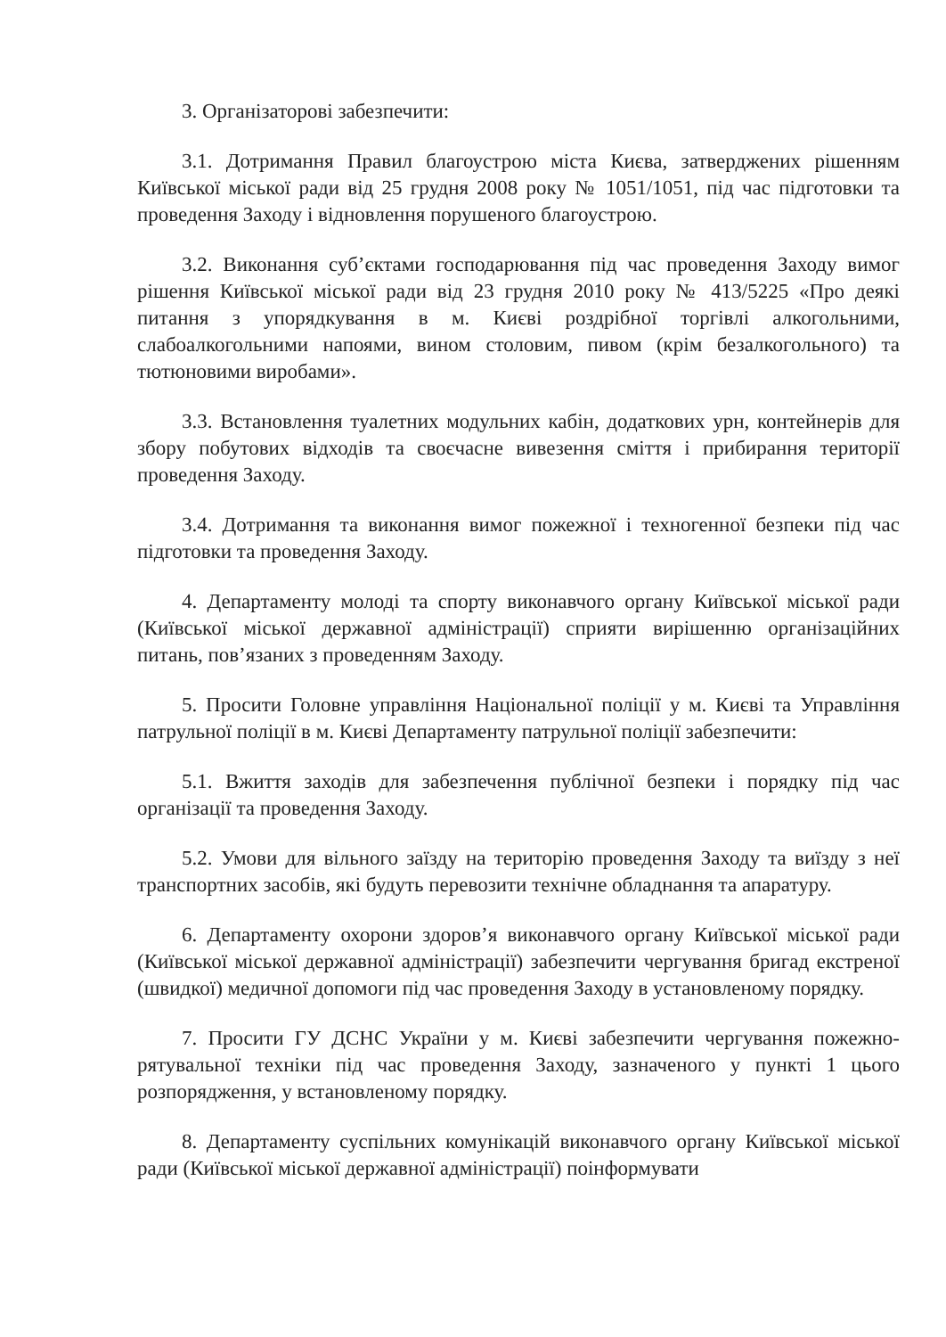3. Організаторові забезпечити:
3.1. Дотримання Правил благоустрою міста Києва, затверджених рішенням Київської міської ради від 25 грудня 2008 року № 1051/1051, під час підготовки та проведення Заходу і відновлення порушеного благоустрою.
3.2. Виконання суб’єктами господарювання під час проведення Заходу вимог рішення Київської міської ради від 23 грудня 2010 року № 413/5225 «Про деякі питання з упорядкування в м. Києві роздрібної торгівлі алкогольними, слабоалкогольними напоями, вином столовим, пивом (крім безалкогольного) та тютюновими виробами».
3.3. Встановлення туалетних модульних кабін, додаткових урн, контейнерів для збору побутових відходів та своєчасне вивезення сміття і прибирання території проведення Заходу.
3.4. Дотримання та виконання вимог пожежної і техногенної безпеки під час підготовки та проведення Заходу.
4. Департаменту молоді та спорту виконавчого органу Київської міської ради (Київської міської державної адміністрації) сприяти вирішенню організаційних питань, пов’язаних з проведенням Заходу.
5. Просити Головне управління Національної поліції у м. Києві та Управління патрульної поліції в м. Києві Департаменту патрульної поліції забезпечити:
5.1. Вжиття заходів для забезпечення публічної безпеки і порядку під час організації та проведення Заходу.
5.2. Умови для вільного заїзду на територію проведення Заходу та виїзду з неї транспортних засобів, які будуть перевозити технічне обладнання та апаратуру.
6. Департаменту охорони здоров’я виконавчого органу Київської міської ради (Київської міської державної адміністрації) забезпечити чергування бригад екстреної (швидкої) медичної допомоги під час проведення Заходу в установленому порядку.
7. Просити ГУ ДСНС України у м. Києві забезпечити чергування пожежно-рятувальної техніки під час проведення Заходу, зазначеного у пункті 1 цього розпорядження, у встановленому порядку.
8. Департаменту суспільних комунікацій виконавчого органу Київської міської ради (Київської міської державної адміністрації) поінформувати